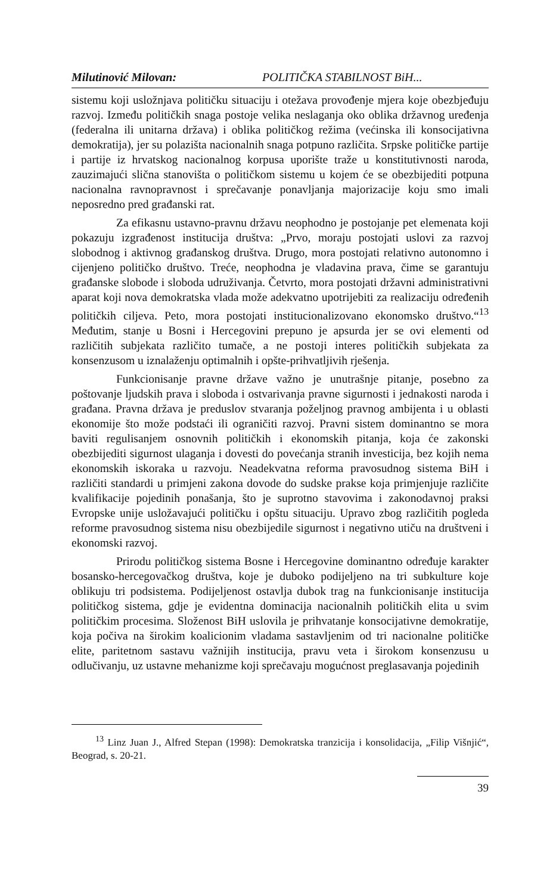Milutinović Milovan: POLITIČKA STABILNOST BiH...
sistemu koji usložnjava političku situaciju i otežava provođenje mjera koje obezbjeđuju razvoj. Između političkih snaga postoje velika neslaganja oko oblika državnog uređenja (federalna ili unitarna država) i oblika političkog režima (većinska ili konsocijativna demokratija), jer su polazišta nacionalnih snaga potpuno različita. Srpske političke partije i partije iz hrvatskog nacionalnog korpusa uporište traže u konstitutivnosti naroda, zauzimajući slična stanovišta o političkom sistemu u kojem će se obezbijediti potpuna nacionalna ravnopravnost i sprečavanje ponavljanja majorizacije koju smo imali neposredno pred građanski rat.
Za efikasnu ustavno-pravnu državu neophodno je postojanje pet elemenata koji pokazuju izgrađenost institucija društva: „Prvo, moraju postojati uslovi za razvoj slobodnog i aktivnog građanskog društva. Drugo, mora postojati relativno autonomno i cijenjeno političko društvo. Treće, neophodna je vladavina prava, čime se garantuju građanske slobode i sloboda udruživanja. Četvrto, mora postojati državni administrativni aparat koji nova demokratska vlada može adekvatno upotrijebiti za realizaciju određenih političkih ciljeva. Peto, mora postojati institucionalizovano ekonomsko društvo.“<sup>13</sup> Međutim, stanje u Bosni i Hercegovini prepuno je apsurda jer se ovi elementi od različitih subjekata različito tumače, a ne postoji interes političkih subjekata za konsenzusom u iznalaženju optimalnih i opšte-prihvatljivih rješenja.
Funkcionisanje pravne države važno je unutrašnje pitanje, posebno za poštovanje ljudskih prava i sloboda i ostvarivanja pravne sigurnosti i jednakosti naroda i građana. Pravna država je preduslov stvaranja poželjnog pravnog ambijenta i u oblasti ekonomije što može podstaći ili ograničiti razvoj. Pravni sistem dominantno se mora baviti regulisanjem osnovnih političkih i ekonomskih pitanja, koja će zakonski obezbijediti sigurnost ulaganja i dovesti do povećanja stranih investicija, bez kojih nema ekonomskih iskoraka u razvoju. Neadekvatna reforma pravosudnog sistema BiH i različiti standardi u primjeni zakona dovode do sudske prakse koja primjenjuje različite kvalifikacije pojedinih ponašanja, što je suprotno stavovima i zakonodavnoj praksi Evropske unije usložavajući političku i opštu situaciju. Upravo zbog različitih pogleda reforme pravosudnog sistema nisu obezbijedile sigurnost i negativno utiču na društveni i ekonomski razvoj.
Prirodu političkog sistema Bosne i Hercegovine dominantno određuje karakter bosansko-hercegovačkog društva, koje je duboko podijeljeno na tri subkulture koje oblikuju tri podsistema. Podijeljenost ostavlja dubok trag na funkcionisanje institucija političkog sistema, gdje je evidentna dominacija nacionalnih političkih elita u svim političkim procesima. Složenost BiH uslovila je prihvatanje konsocijativne demokratije, koja počiva na širokim koalicionim vladama sastavljenim od tri nacionalne političke elite, paritetnom sastavu važnijih institucija, pravu veta i širokom konsenzusu u odlučivanju, uz ustavne mehanizme koji sprečavaju mogućnost preglasavanja pojedinih
<sup>13</sup> Linz Juan J., Alfred Stepan (1998): Demokratska tranzicija i konsolidacija, „Filip Višnjić“, Beograd, s. 20-21.
39